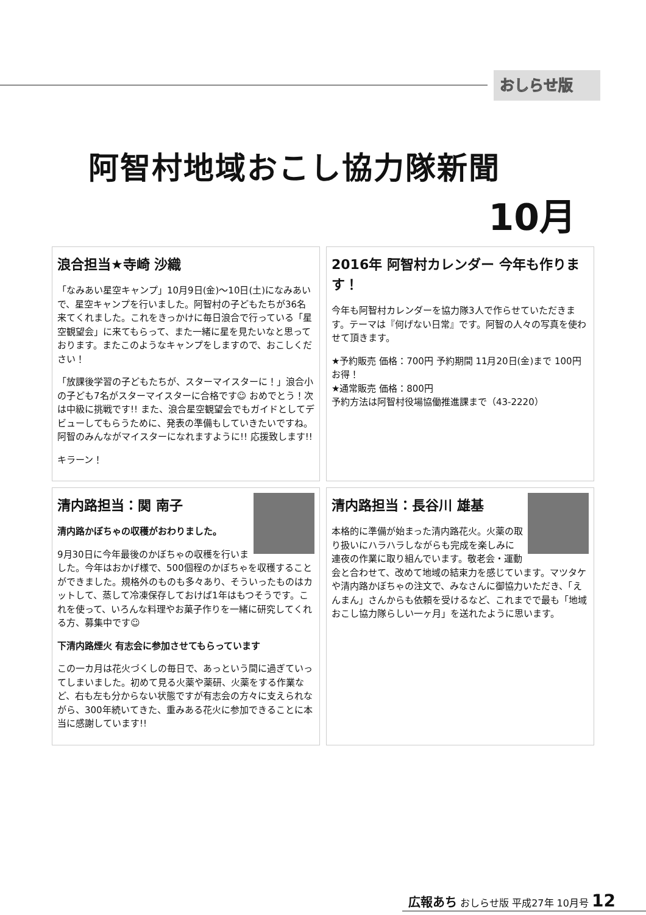おしらせ版
阿智村地域おこし協力隊新聞
10月
浪合担当★寺崎 沙織
「なみあい星空キャンプ」10月9日(金)～10日(土)になみあいで、星空キャンプを行いました。阿智村の子どもたちが36名来てくれました。これをきっかけに毎日浪合で行っている「星空観望会」に来てもらって、また一緒に星を見たいなと思っております。またこのようなキャンプをしますので、おこしください！
「放課後学習の子どもたちが、スターマイスターに！」浪合小の子ども7名がスターマイスターに合格です☺ おめでとう！次は中級に挑戦です!! また、浪合星空観望会でもガイドとしてデビューしてもらうために、発表の準備もしていきたいですね。阿智のみんながマイスターになれますように!! 応援致します!!
キラーン！
2016年 阿智村カレンダー 今年も作ります！
今年も阿智村カレンダーを協力隊3人で作らせていただきます。テーマは『何げない日常』です。阿智の人々の写真を使わせて頂きます。
★予約販売 価格：700円 予約期間 11月20日(金)まで 100円お得！
★通常販売 価格：800円
予約方法は阿智村役場協働推進課まで（43-2220）
清内路担当：関 南子
清内路かぼちゃの収穫がおわりました。
9月30日に今年最後のかぼちゃの収穫を行いました。今年はおかげ様で、500個程のかぼちゃを収穫することができました。規格外のものも多々あり、そういったものはカットして、蒸して冷凍保存しておけば1年はもつそうです。これを使って、いろんな料理やお菓子作りを一緒に研究してくれる方、募集中です☺
下清内路煙火 有志会に参加させてもらっています
この一カ月は花火づくしの毎日で、あっという間に過ぎていってしまいました。初めて見る火薬や薬研、火薬をする作業など、右も左も分からない状態ですが有志会の方々に支えられながら、300年続いてきた、重みある花火に参加できることに本当に感謝しています!!
清内路担当：長谷川 雄基
本格的に準備が始まった清内路花火。火薬の取り扱いにハラハラしながらも完成を楽しみに連夜の作業に取り組んでいます。敬老会・運動会と合わせて、改めて地域の結束力を感じています。マツタケや清内路かぼちゃの注文で、みなさんに御協力いただき、「えんまん」さんからも依頼を受けるなど、これまでで最も「地域おこし協力隊らしい一ヶ月」を送れたように思います。
広報あち おしらせ版 平成27年 10月号 12